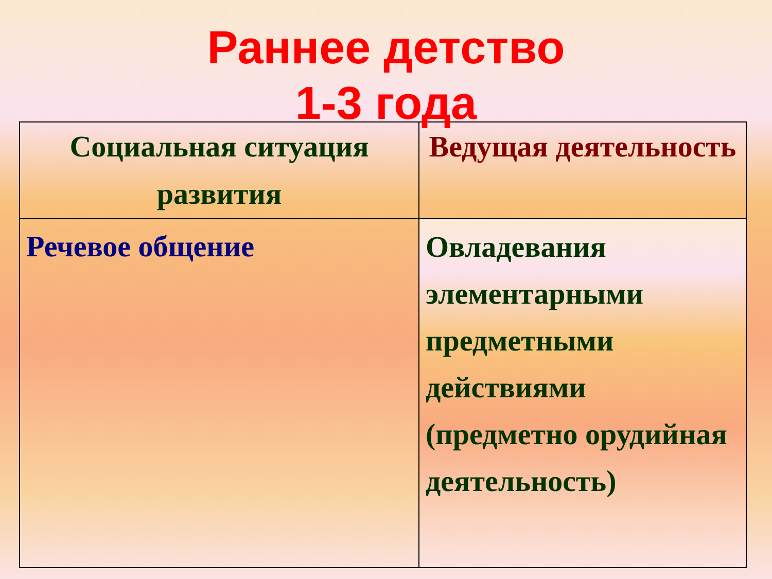Раннее детство
1-3 года
| Социальная ситуация развития | Ведущая деятельность |
| --- | --- |
| Речевое общение | Овладевания элементарными предметными действиями (предметно орудийная деятельность) |